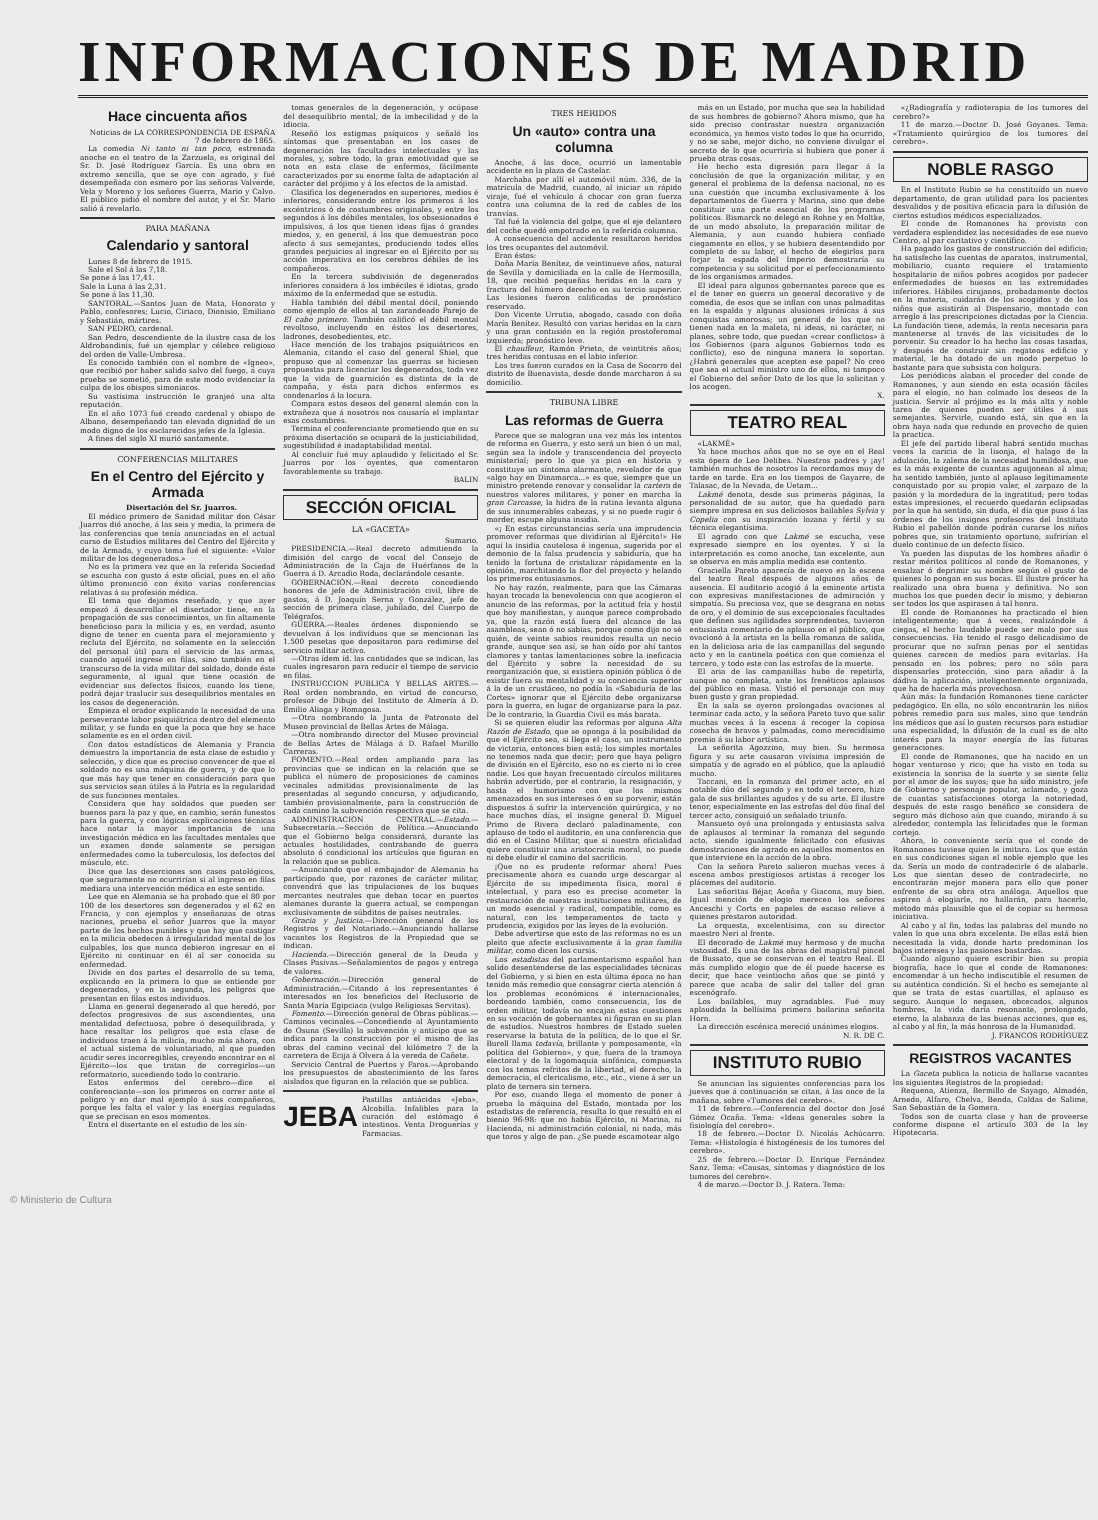INFORMACIONES DE MADRID
Hace cincuenta años
Noticias de LA CORRESPONDENCIA DE ESPAÑA 7 de febrero de 1865.
La comedia Ni tanto ni tan poco, estrenada anoche en el teatro de la Zarzuela, es original del Sr. D. José Rodríguez García. Es una obra en extremo sencilla, que se oye con agrado, y fué desempeñada con esmero por las señoras Valverde, Vela y Moreno y los señores Guerra, Mario y Calvo. El público pidió el nombre del autor, y el Sr. Mario salió á revelarlo.
PARA MAÑANA
Calendario y santoral
Lunes 8 de febrero de 1915.
Sale el Sol á las 7,18.
Se pone á las 17,41.
Sale la Luna á las 2,31.
Se pone á las 11,30.
SANTORAL.—Santos Juan de Mata, Honorato y Pablo, confesores; Lucio, Ciriaco, Dionisio, Emiliano y Sebastián, mártires.
SAN PEDRO, cardenal.
San Pedro, descendiente de la ilustre casa de los Aldrobandinis, fué un ejemplar y célebre religioso del orden de Valle-Umbrosa.
Es conocido también con el nombre de «Igneo», que recibió por haber salido salvo del fuego, á cuya prueba se sometió, para de este modo evidenciar la culpa de los obispos simoniacos.
Su vastísima instrucción le granjeó una alta reputación.
En el año 1073 fué creado cardenal y obispo de Albano, desempeñando tan elevada dignidad de un modo digno de los esclarecidos jefes de la Iglesia.
A fines del siglo XI murió santamente.
CONFERENCIAS MILITARES
En el Centro del Ejército y Armada
Disertación del Sr. Juarros.
El médico primero de Sanidad militar don César Juarros dió anoche, á las seis y media, la primera de las conferencias que tenía anunciadas en el actual curso de Estudios militares del Centro del Ejército y de la Armada, y cuyo tema fué el siguiente: «Valor militar de los degenerados.»
No es la primera vez que en la referida Sociedad se escucha con gusto á este oficial, pues en el año último pronunció con éxito varias conferencias relativas á su profesión médica.
El tema que dejamos reseñado, y que ayer empezó á desarrollar el disertador tiene, en la propagación de sus conocimientos, un fin altamente beneficioso para la milicia y es, en verdad, asunto digno de tener en cuenta para el mejoramiento y recluta del Ejército, no solamente en la selección del personal útil para el servicio de las armas, cuando aquél ingrese en filas, sino también en el transcurso de la vida militar del soldado, donde éste seguramente, al igual que tiene ocasión de evidenciar sus defectos físicos, cuando los tiene, podrá dejar traslucir sus desequilibrios mentales en los casos de degeneración.
Empieza el orador explicando la necesidad de una perseverante labor psiquiátrica dentro del elemento militar, y se funda en que la poca que hoy se hace solamente es en el orden civil.
Con datos estadísticos de Alemania y Francia demuestra la importancia de esta clase de estudio y selección, y dice que es preciso convencer de que el soldado no es una máquina de guerra, y de que lo que más hay que tener en consideración para que sus servicios sean útiles á la Patria es la regularidad de sus funciones mentales.
Considera que hay soldados que pueden ser buenos para la paz y que, en cambio, serán funestos para la guerra, y con lógicas explicaciones técnicas hace notar la mayor importancia de una investigación médica en las facultades mentales que un examen donde solamente se persigan enfermedades como la tuberculosis, los defectos del músculo, etc.
Dice que las deserciones son casos patológicos, que seguramente no ocurrirían si al ingreso en filas mediara una intervención médica en este sentido.
Lee que en Alemania se ha probado que el 80 por 100 de los desertores son degenerados y el 62 en Francia, y con ejemplos y enseñanzas de otras naciones, prueba el señor Juarros que la mayor parte de los hechos punibles y que hay que castigar en la milicia obedecen á irregularidad mental de los culpables, los que nunca debieron ingresar en el Ejército ni continuar en él al ser conocida su enfermedad.
Divide en dos partes el desarrollo de su tema, explicando en la primera lo que se entiende por degenerados, y en la segunda, los peligros que presentan en filas estos individuos.
Llama en general degenerado al que heredó, por defectos progresivos de sus ascendientes, una mentalidad defectuosa, pobre ó desequilibrada, y hace resaltar los peligros que esta clase de individuos traen á la milicia, mucho más ahora, con el actual sistema de voluntariado, al que pueden acudir seres incorregibles, creyendo encontrar en el Ejército—los que tratan de corregirlos—un reformatorio, sucediendo todo lo contrario.
Estos enfermos del cerebro—dice el conferenciante—son los primeros en correr ante el peligro y en dar mal ejemplo á sus compañeros, porque les falta el valor y las energías reguladas que se precisan en esos momentos.
Entra el disertante en el estudio de los sín-
tomas generales de la degeneración, y ocúpase del desequilibrio mental, de la imbecilidad y de la idiocia.
Reseñó los estigmas psíquicos y señaló los síntomas que presentaban en los casos de degeneración las facultades intelectuales y las morales, y, sobre todo, la gran emotividad que se nota en esta clase de enfermos, fácilmente caracterizados por su enorme falta de adaptación al carácter del prójimo y á los efectos de la amistad.
Clasifica los degenerados en superiores, medios é inferiores, considerando entre los primeros á los excéntricos ó de costumbres originales, y entre los segundos á los débiles mentales, los obsesionados é impulsivos, á los que tienen ideas fijas ó grandes miedos, y, en general, á los que demuestran poco afecto á sus semejantes, produciendo todos ellos grandes perjuicios al ingresar en el Ejército por su acción imperativa en los cerebros débiles de los compañeros.
En la tercera subdivisión de degenerados inferiores considera á los imbéciles é idiotas, grado máximo de la enfermedad que se estudia.
Habla también del débil mental dócil, poniendo como ejemplo de ellos al tan zarandeado Parejo de El cabo primero. También calificó el débil mental revoltoso, incluyendo en éstos los desertores, ladrones, desobedientes, etc.
Hace mención de los trabajos psiquiátricos en Alemania, citando el caso del general Shiel, que propuso que al comenzar las guerras se hiciesen propuestas para licenciar los degenerados, toda vez que la vida de guarnición es distinta de la de campaña, y ésta para dichos enfermos es condenarlos á la locura.
Compara estos deseos del general alemán con la extrañeza que á nosotros nos causaría el implantar esas costumbres.
Termina el conferenciante prometiendo que en su próxima disertación se ocupará de la justiciabilidad, sugestibilidad é inadaptabilidad mental.
Al concluir fué muy aplaudido y felicitado el Sr. Juarros por los oyentes, que comentaron favorablemente su trabajo.
BALIN
SECCIÓN OFICIAL
LA «GACETA»
Sumario.
PRESIDENCIA.—Real decreto admitiendo la dimisión del cargo de vocal del Consejo de Administración de la Caja de Huérfanos de la Guerra á D. Arcadio Roda, declarándole cesante.
GOBERNACIÓN.—Real decreto concediendo honores de jefe de Administración civil, libre de gastos, á D. Joaquín Serna y González, jefe de sección de primera clase, jubilado, del Cuerpo de Telégrafos.
GUERRA.—Reales órdenes disponiendo se devuelvan á los individuos que se mencionan las 1.500 pesetas que depositaron para redimirse del servicio militar activo.
—Otras ídem íd. las cantidades que se indican, las cuales ingresaron para reducir el tiempo de servicio en filas.
INSTRUCCION PUBLICA Y BELLAS ARTES.—Real orden nombrando, en virtud de concurso, profesor de Dibujo del Instituto de Almería á D. Emilio Aliaga y Romagosa.
—Otra nombrando la Junta de Patronato del Museo provincial de Bellas Artes de Málaga.
—Otra nombrando director del Museo provincial de Bellas Artes de Málaga á D. Rafael Murillo Carreras.
FOMENTO.—Real orden ampliando para las provincias que se indican en la relación que se publica el número de proposiciones de caminos vecinales admitidas provisionalmente de las presentadas al segundo concurso, y adjudicando, también provisionalmente, para la construcción de cada camino la subvención respectiva que se cita.
ADMINISTRACION CENTRAL.—Estado.—Subsecretaría.—Sección de Política.—Anunciando que el Gobierno belga considerará, durante las actuales hostilidades, contrabando de guerra absoluto ó condicional los artículos que figuran en la relación que se publica.
—Anunciando que el embajador de Alemania ha participado que, por razones de carácter militar, convendrá que las tripulaciones de los buques mercantes neutrales que deban tocar en puertos alemanes durante la guerra actual, se compongan exclusivamente de súbditos de países neutrales.
Gracia y Justicia.—Dirección general de los Registros y del Notariado.—Anunciando hallarse vacantes los Registros de la Propiedad que se indican.
Hacienda.—Dirección general de la Deuda y Clases Pasivas.—Señalamientos de pagos y entrega de valores.
Gobernación.—Dirección general de Administración.—Citando á los representantes é interesados en los beneficios del Reclusorio de Santa María Egipciaca (vulgo Religiosas Servitas).
Fomento.—Dirección general de Obras públicas.—Caminos vecinales.—Concediendo al Ayuntamiento de Osuna (Sevilla) la subvención y anticipo que se indica para la construcción por el mismo de las obras del camino vecinal del kilómetro 7 de la carretera de Ecija á Olvera á la vereda de Cañete.
Servicio Central de Puertos y Faros.—Aprobando los presupuestos de abastecimiento de los faros aislados que figuran en la relación que se publica.
JEBA Pastillas antiácidas «Jeba», Alcobilla. Infalibles para la curación del estómago é intestinos. Venta Droguerías y Farmacias.
TRES HERIDOS
Un «auto» contra una columna
Anoche, á las doce, ocurrió un lamentable accidente en la plaza de Castelar.
Marchaba por allí el automóvil núm. 336, de la matrícula de Madrid, cuando, al iniciar un rápido viraje, fué el vehículo á chocar con gran fuerza contra una columna de la red de cables de los tranvías.
Tal fué la violencia del golpe, que el eje delantero del coche quedó empotrado en la referida columna.
A consecuencia del accidente resultaron heridos los tres ocupantes del automóvil.
Eran éstos:
Doña María Benítez, de veintinueve años, natural de Sevilla y domiciliada en la calle de Hermosilla, 18, que recibió pequeñas heridas en la cara y fractura del húmero derecho en su tercio superior. Las lesiones fueron calificadas de pronóstico reservado.
Don Vicente Urrutia, abogado, casado con doña María Benítez. Resultó con varias heridas en la cara y una gran contusión en la región prostoferomal izquierda; pronóstico leve.
El chauffeur, Ramón Prieto, de veintitrés años; tres heridas contusas en el labio inferior.
Los tres fueron curados en la Casa de Socorro del distrito de Buenavista, desde donde marcharon á su domicilio.
TRIBUNA LIBRE
Las reformas de Guerra
Parece que se malogran una vez más los intentos de reforma en Guerra, y esto será un bien ó un mal, según sea la índole y transcendencia del proyecto ministerial; pero lo que ya pica en historia y constituye un síntoma alarmante, revelador de que «algo hay en Dinamarca...» es que, siempre que un ministro pretende renovar y consolidar la cartera de nuestros valores militares, y poner en marcha la gran Carcasse, la hidra de la rutina levanta alguna de sus innumerables cabezas, y si no puede rugir ó morder, escupe alguna insidia.
«¡ En estas circunstancias sería una imprudencia promover reformas que dividirían al Ejército!» He aquí la insidia cautelosa é ingenua, sugerida por el demonio de la falsa prudencia y sabiduría, que ha tenido la fortuna de cristalizar rápidamente en la opinión, marchitando la flor del proyecto y helando los primeros entusiasmos.
No hay razón, realmente, para que las Cámaras hayan trocado la benevolencia con que acogieron el anuncio de las reformas, por la actitud fría y hostil que hoy manifiestan, y aunque parece comprobado ya, que la razón está fuera del alcance de las asambleas, sean ó no sabias, porque como dijo no sé quién, de veinte sabios reunidos resulta un necio grande, aunque sea así, se han oído por ahí tantos clamores y tantas lamentaciones sobre la ineficacia del Ejército y sobre la necesidad de su reorganización que, si existiera opinión pública ó de existir fuera su mentalidad y su conciencia superior á la de un crustáceo, no podía la «Sabiduría de las Cortes» ignorar que el Ejército debe organizarse para la guerra, en lugar de organizarse para la paz. De lo contrario, la Guardia Civil es más barata.
Si se quieren eludir las reformas por alguna Alta Razón de Estado, que se oponga á la posibilidad de que el Ejército sea, si llega el caso, un instrumento de victoria, entonces bien está; los simples mortales no tenemos nada que decir; pero que haya peligro de división en el Ejército, eso no es cierto ni lo cree nadie. Los que hayan frecuentado círculos militares habrán advertido, por el contrario, la resignación, y hasta el humorismo con que los mismos amenazados en sus intereses ó en su porvenir, están dispuestos á sufrir la intervención quirúrgica, y no hace muchos días, el insigne general D. Miguel Primo de Rivera declaró paladinamente, con aplauso de todo el auditorio, en una conferencia que dió en el Casino Militar, que si nuestra oficialidad quiere constituir una aristocracia moral, no puede ni debe eludir el camino del sacrificio.
¡Que no es prudente reformar ahora! Pues precisamente ahora es cuando urge descargar al Ejército de su impedimenta física, moral é intelectual, y para eso es preciso acometer la restauración de nuestras instituciones militares, de un modo esencial y radical, compatible, como es natural, con los temperamentos de tacto y prudencia, exigidos por las leyes de la evolución.
Debe advertirse que esto de las reformas no es un pleito que afecte exclusivamente á la gran familia militar, como dicen los cursis.
Los estadistas del parlamentarismo español han solido desentenderse de las especialidades técnicas del Gobierno, y si bien en esta última época no han tenido más remedio que consagrar cierta atención á los problemas económicos é internacionales, bordeando también, como consecuencia, los de orden militar, todavía no encajan estas cuestiones en su vocación de gobernantes ni figuran en su plan de estudios. Nuestros hombres de Estado suelen reservarse la batuta de la política, de lo que el Sr. Burell llama todavía, brillante y pomposamente, «la política del Gobierno», y que, fuera de la tramoya electoral y de la logomaquia sinfónica, compuesta con los temas refritos de la libertad, el derecho, la democracia, el clericalismo, etc., etc., viene á ser un plato de ternera sin ternera.
Por eso, cuando llega el momento de poner á prueba la máquina del Estado, montada por los estadistas de referencia, resulta lo que resultó en el bienio 96-98: que no había Ejército, ni Marina, ni Hacienda, ni administración colonial, ni nada, más que toros y algo de pan. ¿Se puede escamotear algo
más en un Estado, por mucha que sea la habilidad de sus hombres de gobierno? Ahora mismo, que ha sido preciso contrastar nuestra organización económica, ya hemos visto todos lo que ha ocurrido, y no se sabe, mejor dicho, no conviene divulgar el secreto de lo que ocurriría si hubiera que poner á prueba otras cosas.
He hecho esta digresión para llegar á la conclusión de que la organización militar, y en general el problema de la defensa nacional, no es una cuestión que incumba exclusivamente á los departamentos de Guerra y Marina, sino que debe constituir una parte esencial de los programas políticos. Bismarck no delegó en Rohne y en Moltke, de un modo absoluto, la preparación militar de Alemania, y aun cuando hubiera confiado ciegamente en ellos, y se hubiera desentendido por completo de su labor, el hecho de elegirlos para forjar la espada del Imperio demostraría su competencia y su solicitud por el perfeccionamiento de los organismos armados.
El ideal para algunos gobernantes parece que es el de tener en guerra un general decorativo y de comedia, de esos que se inflan con unas palmaditas en la espalda y algunas alusiones irónicas á sus conquistas amorosas; un general de los que no tienen nada en la maleta, ni ideas, ni carácter, ni planes, sobre todo, que puedan «crear conflictos» á los Gobiernos (para algunos Gobiernos todo es conflicto), eso de ninguna manera lo soportan. ¿Habrá generales que acepten ese papel? No creo que sea el actual ministro uno de ellos, ni tampoco el Gobierno del señor Dato de los que lo solicitan y los acogen.
X.
TEATRO REAL
«LAKMÉ»
Ya hace muchos años que no se oye en el Real esta ópera de Leo Delibes. Nuestros padres y ¡ay! también muchos de nosotros la recordamos muy de tarde en tarde. Era en los tiempos de Gayarre, de Talasac, de la Nevada, de Uetam...
Lakmé denota, desde sus primeras páginas, la personalidad de su autor, que ha quedado para siempre impresa en sus deliciosos bailables Sylvia y Copelia con su inspiración lozana y fértil y su técnica elegantísima.
El agrado con que Lakmé se escucha, vese expresado siempre en los oyentes. Y si la interpretación es como anoche, tan excelente, aun se observa en más amplia medida ese contento.
Graciella Pareto aparecía de nuevo en la escena del teatro Real después de algunos años de ausencia. El auditorio acogió á la eminente artista con expresivas manifestaciones de admiración y simpatía. Su preciosa voz, que se desgrana en notas de oro, y el dominio de sus excepcionales facultades que definen sus agilidades sorprendentes, tuvieron entusiasta comentario de aplauso en el público, que ovacionó á la artista en la bella romanza de salida, en la deliciosa aria de las campanillas del segundo acto y en la cantinela poética con que comienza el tercero, y todo este con las estrofas de la muerte.
El aria de las campanillas hubo de repetirla, aunque no completa, ante los frenéticos aplausos del público en masa. Vistió el personaje con muy buen gusto y gran propiedad.
En la sala se oyeron prolongadas ovaciones al terminar cada acto, y la señora Pareto tuvo que salir muchas veces á la escena á recoger la copiosa cosecha de bravos y palmadas, como merecidísimo premio á su labor artística.
La señorita Agozzino, muy bien. Su hermosa figura y su arte causaron vivísima impresión de simpatía y de agrado en el público, que la aplaudió mucho.
Taccani, en la romanza del primer acto, en el notable dúo del segundo y en todo el tercero, hizo gala de sus brillantes agudos y de su arte. El ilustre tenor, especialmente en las estrofas del dúo final del tercer acto, consiguió un señalado triunfo.
Mansueto oyó una prolongada y entusiasta salva de aplausos al terminar la romanza del segundo acto, siendo igualmente felicitado con efusivas demostraciones de agrado en aquellos momentos en que interviene en la acción de la obra.
Con la señora Pareto salieron muchas veces á escena ambos prestigiosos artistas á recoger los plácemes del auditorio.
Las señoritas Béjar, Aceña y Giacona, muy bien. Igual mención de elogio merecen los señores Anceschi y Corts en papeles de escaso relieve á quienes prestaron autoridad.
La orquesta, excelentísima, con su director maestro Neri al frente.
El decorado de Lakmé muy hermoso y de mucha vistosidad. Es una de las obras del magistral pincel de Bussato, que se conservan en el teatro Real. El más cumplido elogio que de él puede hacerse es decir, que hace veintiocho años que se pintó y parece que acaba de salir del taller del gran escenógrafo.
Los bailables, muy agradables. Fué muy aplaudida la bellísima primera bailarina señorita Horn.
La dirección escénica mereció unánimes elogios.
N. R. DE C.
INSTITUTO RUBIO
Se anuncian las siguientes conferencias para los jueves que á continuación se citan, á las once de la mañana, sobre «Tumores del cerebro».
11 de febrero.—Conferencia del doctor don José Gómez Ocaña. Tema: «Ideas generales sobre la fisiología del cerebro».
18 de febrero.—Doctor D. Nicolás Achúcarro. Tema: «Histología é histogénesis de los tumores del cerebro».
25 de febrero.—Doctor D. Enrique Fernández Sanz. Tema: «Causas, síntomas y diagnóstico de los tumores del cerebro».
4 de marzo.—Doctor D. J. Ratera. Tema:
«¿Radiografía y radioterapia de los tumores del cerebro?»
11 de marzo.—Doctor D. José Goyanes. Tema: «Tratamiento quirúrgico de los tumores del cerebro».
NOBLE RASGO
En el Instituto Rubio se ha constituído un nuevo departamento, de gran utilidad para los pacientes desvalidos y de positiva eficacia para la difusión de ciertos estudios médicos especializados.
El conde de Romanones ha provisto con verdadera esplendidez las necesidades de ese nuevo Centro, al par caritativo y científico.
Ha pagado los gastos de construcción del edificio; ha satisfecho las cuentas de aparatos, instrumental, mobiliario, cuanto requiere el tratamiento hospitalario de niños pobres acogidos por padecer enfermedades de huesos en las extremidades inferiores. Hábiles cirujanos, probadamente doctos en la materia, cuidarán de los acogidos y de los niños que asistirán al Dispensario, montado con arreglo á las prescripciones dictadas por la Ciencia. La fundación tiene, además, la renta necesaria para mantenerse al través de las vicisitudes de lo porvenir. Su creador lo ha hecho las cosas tasadas, y después de construir sin regateos edificio y material, le ha dotado de un modo perpetuo lo bastante para que subsista con holgura.
Los periódicos alaban el proceder del conde de Romanones, y aun siendo en esta ocasión fáciles para el elogio, no han colmado los deseos de la justicia. Servir al prójimo es la más alta y noble tarea de quienes pueden ser útiles á sus semejantes. Servirle, cuando está, sin que en la obra haya nada que redunde en provecho de quien la practica.
El jefe del partido liberal habrá sentido muchas veces la caricia de la lisonja, el halago de la adulación, la zalema de la necesidad humildosa, que es la más exigente de cuantas aguijonean al alma; ha sentido también, junto al aplauso legítimamente conquistado por su propio valer, el zarpazo de la pasión y la mordedura de la ingratitud; pero todas estas impresiones, el recuerdo quedarán eclipsadas por la que ha sentido, sin duda, el día que puso á las órdenes de los insignes profesores del Instituto Rubio el pabellón donde podrán curarse los niños pobres que, sin tratamiento oportuno, sufrirían el duelo continuo de un defecto físico.
Ya pueden las disputas de los hombres añadir ó restar méritos políticos al conde de Romanones, y ensalzar ó deprimir su nombre según el gusto de quienes lo pongan en sus bocas. El ilustre prócer ha realizado una obra buena y definitiva. No son muchos los que pueden decir lo mismo, y debieran ser todos los que aspirasen á tal honra.
El conde de Romanones ha practicado el bien inteligentemente; que á veces, realizándole á ciegas, el hecho laudable puede ser malo por sus consecuencias. Ha tenido el rasgo delicadísimo de procurar que no sufran penas por el sentidas quienes carecen de medios para evitarlas. Ha pensado en los pobres; pero no sólo para dispensarles protección, sino para añadir á la dádiva la aplicación, inteligentemente organizada, que ha de hacerla más provechosa.
Aún más: la fundación Romanones tiene carácter pedagógico. En ella, no sólo encontrarán los niños pobres remedio para sus males, sino que tendrán los médicos que así lo gusten recursos para estudiar una especialidad, la difusión de la cual es de alto interés para la mayor energía de las futuras generaciones.
El conde de Romanones, que ha nacido en un hogar venturoso y rico; que ha visto en toda su existencia la sonrisa de la suerte y se siente feliz por el amor de los suyos; que ha sido ministro, jefe de Gobierno y personaje popular, aclamado, y goza de cuantas satisfacciones otorga la notoriedad, después de este rasgo benéfico se considera de seguro más dichoso aún que cuando, mirando á su alrededor, contempla las felicidades que le forman cortejo.
Ahora, lo conveniente sería que el conde de Romanones tuviese quien le imitara. Los que están en sus condiciones sigan el noble ejemplo que les da. Sería un modo de contradecirle ó de alabarle. Los que sientan deseo de contradecirle, no encontrarán mejor manera para ello que poner enfrente de su obra otra análoga. Aquellos que aspiren á elogiarle, no hallarán, para hacerlo, método más plausible que el de copiar su hermosa iniciativa.
Al cabo y al fin, todas las palabras del mundo no valen lo que una obra excelente. De ellas está bien necesitada la vida, donde harto predominan los bajos intereses y las pasiones bastardas.
Cuando alguno quiere escribir bien su propia biografía, hace lo que el conde de Romanones: encomendar á un hecho indiscutible el resumen de su auténtica condición. Si el hecho es semejante al que se trata de estas cuartillas, el aplauso es seguro. Aunque lo negasen, obcecados, algunos hombres, la vida daría resonante, prolongado, eterno, la alabanza de las buenas acciones, que es, al cabo y al fin, la más honrosa de la Humanidad.
J. FRANCOS RODRÍGUEZ
REGISTROS VACANTES
La Gaceta publica la noticia de hallarse vacantes los siguientes Registros de la propiedad:
Requena, Atienza, Bermillo de Sayago, Almadén, Arnedo, Alfaro, Chelva, Benda, Caldas de Salime, San Sebastián de la Gomera.
Todos son de cuarta clase y han de proveerse conforme dispone el artículo 303 de la ley Hipotecaria.
© Ministerio de Cultura